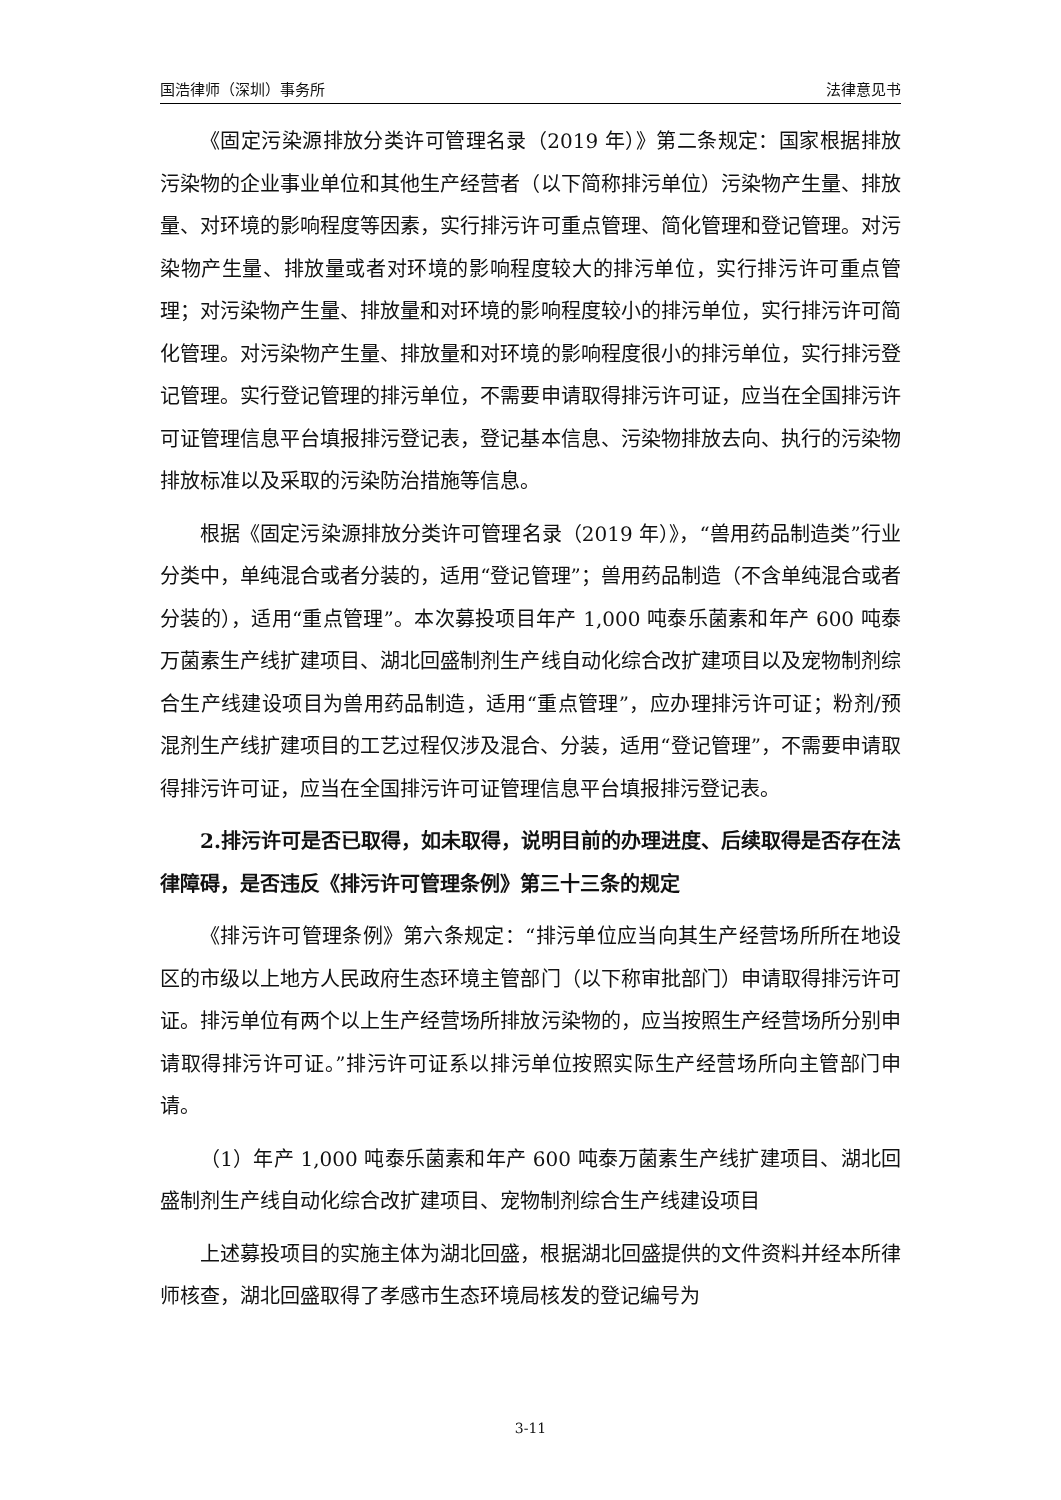国浩律师（深圳）事务所 法律意见书
《固定污染源排放分类许可管理名录（2019 年）》第二条规定：国家根据排放污染物的企业事业单位和其他生产经营者（以下简称排污单位）污染物产生量、排放量、对环境的影响程度等因素，实行排污许可重点管理、简化管理和登记管理。对污染物产生量、排放量或者对环境的影响程度较大的排污单位，实行排污许可重点管理；对污染物产生量、排放量和对环境的影响程度较小的排污单位，实行排污许可简化管理。对污染物产生量、排放量和对环境的影响程度很小的排污单位，实行排污登记管理。实行登记管理的排污单位，不需要申请取得排污许可证，应当在全国排污许可证管理信息平台填报排污登记表，登记基本信息、污染物排放去向、执行的污染物排放标准以及采取的污染防治措施等信息。
根据《固定污染源排放分类许可管理名录（2019 年）》，“兽用药品制造类”行业分类中，单纯混合或者分装的，适用“登记管理”；兽用药品制造（不含单纯混合或者分装的），适用“重点管理”。本次募投项目年产 1,000 吨泰乐菌素和年产 600 吨泰万菌素生产线扩建项目、湖北回盛制剂生产线自动化综合改扩建项目以及宠物制剂综合生产线建设项目为兽用药品制造，适用“重点管理”，应办理排污许可证；粉剂/预混剂生产线扩建项目的工艺过程仅涉及混合、分装，适用“登记管理”，不需要申请取得排污许可证，应当在全国排污许可证管理信息平台填报排污登记表。
2.排污许可是否已取得，如未取得，说明目前的办理进度、后续取得是否存在法律障碍，是否违反《排污许可管理条例》第三十三条的规定
《排污许可管理条例》第六条规定：“排污单位应当向其生产经营场所所在地设区的市级以上地方人民政府生态环境主管部门（以下称审批部门）申请取得排污许可证。排污单位有两个以上生产经营场所排放污染物的，应当按照生产经营场所分别申请取得排污许可证。”排污许可证系以排污单位按照实际生产经营场所向主管部门申请。
（1）年产 1,000 吨泰乐菌素和年产 600 吨泰万菌素生产线扩建项目、湖北回盛制剂生产线自动化综合改扩建项目、宠物制剂综合生产线建设项目
上述募投项目的实施主体为湖北回盛，根据湖北回盛提供的文件资料并经本所律师核查，湖北回盛取得了孝感市生态环境局核发的登记编号为
3-11